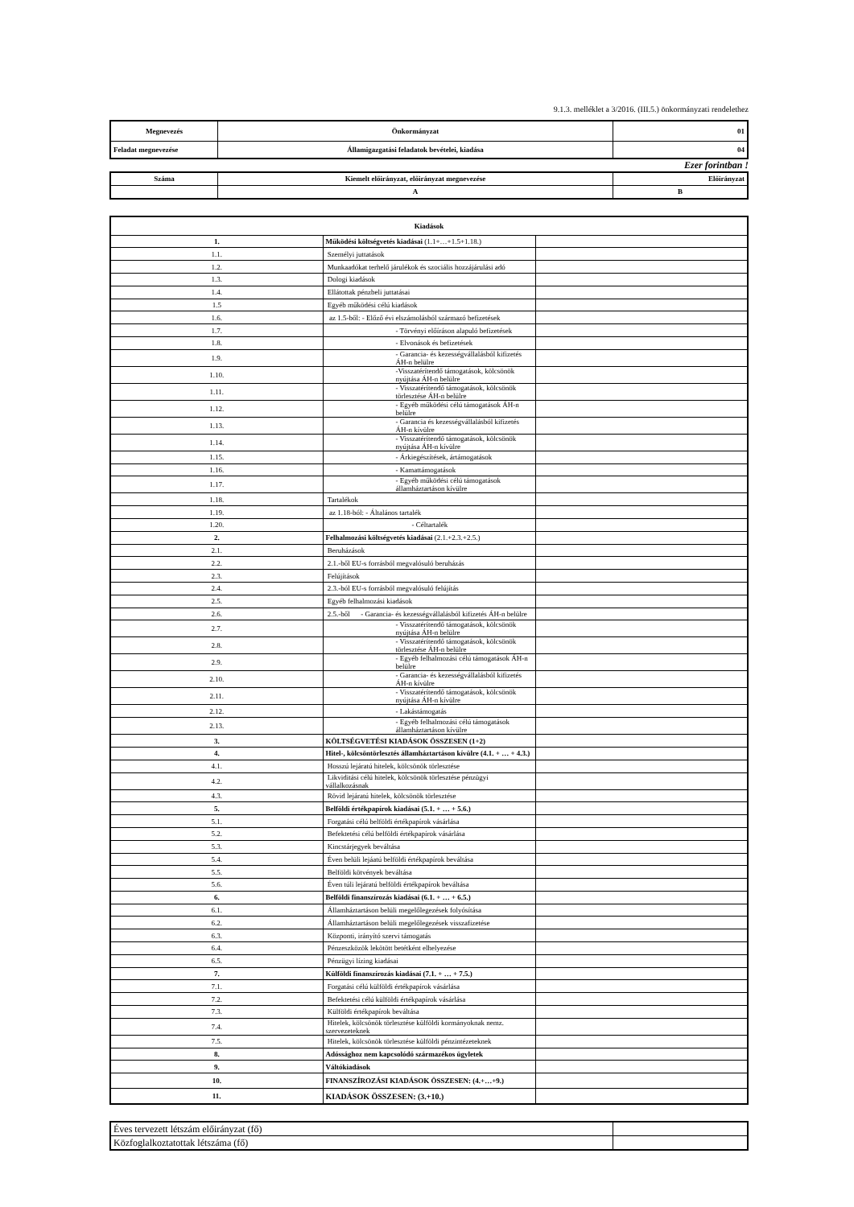9.1.3. melléklet a 3/2016. (III.5.) önkormányzati rendelethez
| Megnevezés | Önkormányzat | 01 |
| Feladat megnevezése | Államigazgatási feladatok bevételei, kiadása | 04 |
Ezer forintban !
| Száma | Kiemelt előirányzat, előirányzat megnevezése | Előirányzat |
| | A | B |
| Kiadások | | |
| 1. | Működési költségvetés kiadásai (1.1+…+1.5+1.18.) | |
| 1.1. | Személyi juttatások | |
| 1.2. | Munkaadókat terhelő járulékok és szociális hozzájárulási adó | |
| 1.3. | Dologi kiadások | |
| 1.4. | Ellátottak pénzbeli juttatásai | |
| 1.5 | Egyéb működési célú kiadások | |
| 1.6. | az 1.5-ből: - Előző évi elszámolásból származó befizetések | |
| 1.7. | - Törvényi előíráson alapuló befizetések | |
| 1.8. | - Elvonások és befizetések | |
| 1.9. | - Garancia- és kezességvállalásból kifizetés ÁH-n belülre | |
| 1.10. | -Visszatérítendő támogatások, kölcsönök nyújtása ÁH-n belülre | |
| 1.11. | - Visszatérítendő támogatások, kölcsönök törlesztése ÁH-n belülre | |
| 1.12. | - Egyéb működési célú támogatások ÁH-n belülre | |
| 1.13. | - Garancia és kezességvállalásból kifizetés ÁH-n kívülre | |
| 1.14. | - Visszatérítendő támogatások, kölcsönök nyújtása ÁH-n kívülre | |
| 1.15. | - Árkiegészítések, ártámogatások | |
| 1.16. | - Kamattámogatások | |
| 1.17. | - Egyéb működési célú támogatások államháztartáson kívülre | |
| 1.18. | Tartalékok | |
| 1.19. | az 1.18-ból: - Általános tartalék | |
| 1.20. | - Céltartalék | |
| 2. | Felhalmozási költségvetés kiadásai (2.1.+2.3.+2.5.) | |
| 2.1. | Beruházások | |
| 2.2. | 2.1.-ből EU-s forrásból megvalósuló beruházás | |
| 2.3. | Felújítások | |
| 2.4. | 2.3.-ból EU-s forrásból megvalósuló felújítás | |
| 2.5. | Egyéb felhalmozási kiadások | |
| 2.6. | 2.5.-ből - Garancia- és kezességvállalásból kifizetés ÁH-n belülre | |
| 2.7. | - Visszatérítendő támogatások, kölcsönök nyújtása ÁH-n belülre | |
| 2.8. | - Visszatérítendő támogatások, kölcsönök törlesztése ÁH-n belülre | |
| 2.9. | - Egyéb felhalmozási célú támogatások ÁH-n belülre | |
| 2.10. | - Garancia- és kezességvállalásból kifizetés ÁH-n kívülre | |
| 2.11. | - Visszatérítendő támogatások, kölcsönök nyújtása ÁH-n kívülre | |
| 2.12. | - Lakástámogatás | |
| 2.13. | - Egyéb felhalmozási célú támogatások államháztartáson kívülre | |
| 3. | KÖLTSÉGVETÉSI KIADÁSOK ÖSSZESEN (1+2) | |
| 4. | Hitel-, kölcsöntörlesztés államháztartáson kívülre (4.1. + … + 4.3.) | |
| 4.1. | Hosszú lejáratú hitelek, kölcsönök törlesztése | |
| 4.2. | Likviditási célú hitelek, kölcsönök törlesztése pénzügyi vállalkozásnak | |
| 4.3. | Rövid lejáratú hitelek, kölcsönök törlesztése | |
| 5. | Belföldi értékpapírok kiadásai (5.1. + … + 5.6.) | |
| 5.1. | Forgatási célú belföldi értékpapírok vásárlása | |
| 5.2. | Befektetési célú belföldi értékpapírok vásárlása | |
| 5.3. | Kincstárjegyek beváltása | |
| 5.4. | Éven belüli lejáatú belföldi értékpapírok beváltása | |
| 5.5. | Belföldi kötvények beváltása | |
| 5.6. | Éven túli lejáratú belföldi értékpapírok beváltása | |
| 6. | Belföldi finanszírozás kiadásai (6.1. + … + 6.5.) | |
| 6.1. | Államháztartáson belüli megelőlegezések folyósítása | |
| 6.2. | Államháztartáson belüli megelőlegezések visszafizetése | |
| 6.3. | Központi, irányító szervi támogatás | |
| 6.4. | Pénzeszközök lekötött betétként elhelyezése | |
| 6.5. | Pénzügyi lízing kiadásai | |
| 7. | Külföldi finanszírozás kiadásai (7.1. + … + 7.5.) | |
| 7.1. | Forgatási célú külföldi értékpapírok vásárlása | |
| 7.2. | Befektetési célú külföldi értékpapírok vásárlása | |
| 7.3. | Külföldi értékpapírok beváltása | |
| 7.4. | Hitelek, kölcsönök törlesztése külföldi kormányoknak nemz. szervezeteknek | |
| 7.5. | Hitelek, kölcsönök törlesztése külföldi pénzintézeteknek | |
| 8. | Adóssághoz nem kapcsolódó származékos ügyletek | |
| 9. | Váltókiadások | |
| 10. | FINANSZÍROZÁSI KIADÁSOK ÖSSZESEN: (4.+…+9.) | |
| 11. | KIADÁSOK ÖSSZESEN: (3.+10.) | |
| Éves tervezett létszám előirányzat (fő) | |
| Közfoglalkoztatottak létszáma (fő) | |